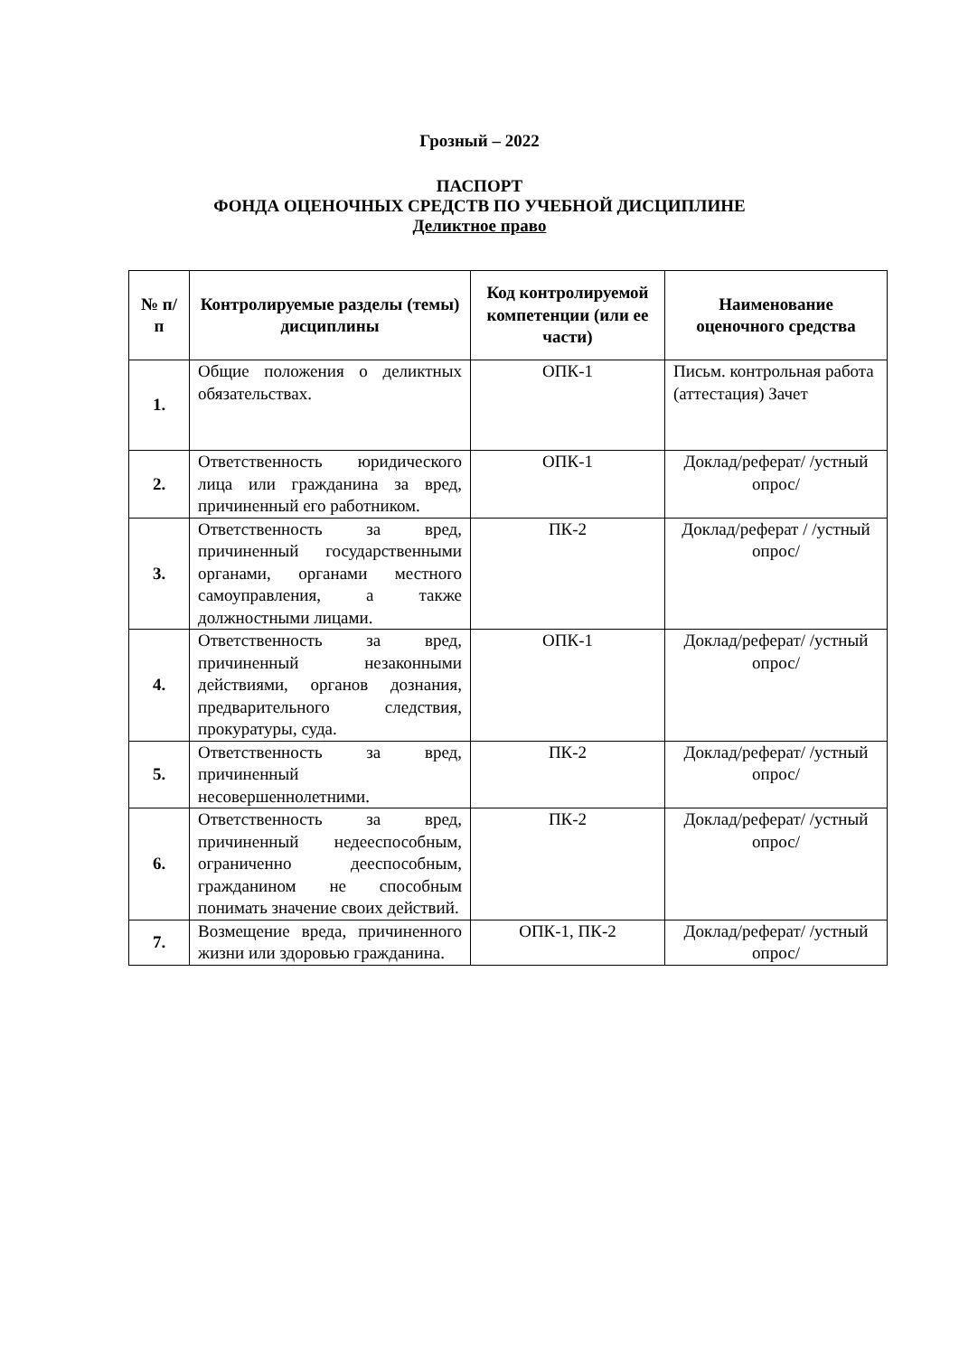Грозный – 2022
ПАСПОРТ
ФОНДА ОЦЕНОЧНЫХ СРЕДСТВ ПО УЧЕБНОЙ ДИСЦИПЛИНЕ
Деликтное право
| № п/п | Контролируемые разделы (темы) дисциплины | Код контролируемой компетенции (или ее части) | Наименование оценочного средства |
| --- | --- | --- | --- |
| 1. | Общие положения о деликтных обязательствах. | ОПК-1 | Письм. контрольная работа (аттестация) Зачет |
| 2. | Ответственность юридического лица или гражданина за вред, причиненный его работником. | ОПК-1 | Доклад/реферат/ /устный опрос/ |
| 3. | Ответственность за вред, причиненный государственными органами, органами местного самоуправления, а также должностными лицами. | ПК-2 | Доклад/реферат / /устный опрос/ |
| 4. | Ответственность за вред, причиненный незаконными действиями, органов дознания, предварительного следствия, прокуратуры, суда. | ОПК-1 | Доклад/реферат/ /устный опрос/ |
| 5. | Ответственность за вред, причиненный несовершеннолетними. | ПК-2 | Доклад/реферат/ /устный опрос/ |
| 6. | Ответственность за вред, причиненный недееспособным, ограниченно дееспособным, гражданином не способным понимать значение своих действий. | ПК-2 | Доклад/реферат/ /устный опрос/ |
| 7. | Возмещение вреда, причиненного жизни или здоровью гражданина. | ОПК-1, ПК-2 | Доклад/реферат/ /устный опрос/ |